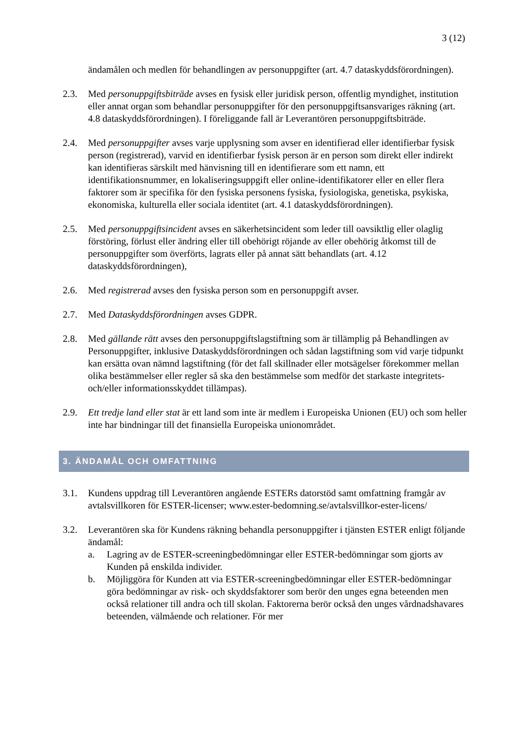3 (12)
ändamålen och medlen för behandlingen av personuppgifter (art. 4.7 dataskyddsförordningen).
2.3. Med personuppgiftsbiträde avses en fysisk eller juridisk person, offentlig myndighet, institution eller annat organ som behandlar personuppgifter för den personuppgiftsansvariges räkning (art. 4.8 dataskyddsförordningen). I föreliggande fall är Leverantören personuppgiftsbiträde.
2.4. Med personuppgifter avses varje upplysning som avser en identifierad eller identifierbar fysisk person (registrerad), varvid en identifierbar fysisk person är en person som direkt eller indirekt kan identifieras särskilt med hänvisning till en identifierare som ett namn, ett identifikationsnummer, en lokaliseringsuppgift eller online-identifikatorer eller en eller flera faktorer som är specifika för den fysiska personens fysiska, fysiologiska, genetiska, psykiska, ekonomiska, kulturella eller sociala identitet (art. 4.1 dataskyddsförordningen).
2.5. Med personuppgiftsincident avses en säkerhetsincident som leder till oavsiktlig eller olaglig förstöring, förlust eller ändring eller till obehörigt röjande av eller obehörig åtkomst till de personuppgifter som överförts, lagrats eller på annat sätt behandlats (art. 4.12 dataskyddsförordningen),
2.6. Med registrerad avses den fysiska person som en personuppgift avser.
2.7. Med Dataskyddsförordningen avses GDPR.
2.8. Med gällande rätt avses den personuppgiftslagstiftning som är tillämplig på Behandlingen av Personuppgifter, inklusive Dataskyddsförordningen och sådan lagstiftning som vid varje tidpunkt kan ersätta ovan nämnd lagstiftning (för det fall skillnader eller motsägelser förekommer mellan olika bestämmelser eller regler så ska den bestämmelse som medför det starkaste integritets- och/eller informationsskyddet tillämpas).
2.9. Ett tredje land eller stat är ett land som inte är medlem i Europeiska Unionen (EU) och som heller inte har bindningar till det finansiella Europeiska unionområdet.
3. ÄNDAMÅL OCH OMFATTNING
3.1. Kundens uppdrag till Leverantören angående ESTERs datorstöd samt omfattning framgår av avtalsvillkoren för ESTER-licenser; www.ester-bedomning.se/avtalsvillkor-ester-licens/
3.2. Leverantören ska för Kundens räkning behandla personuppgifter i tjänsten ESTER enligt följande ändamål:
a. Lagring av de ESTER-screeningbedömningar eller ESTER-bedömningar som gjorts av Kunden på enskilda individer.
b. Möjliggöra för Kunden att via ESTER-screeningbedömningar eller ESTER-bedömningar göra bedömningar av risk- och skyddsfaktorer som berör den unges egna beteenden men också relationer till andra och till skolan. Faktorerna berör också den unges vårdnadshavares beteenden, välmående och relationer. För mer